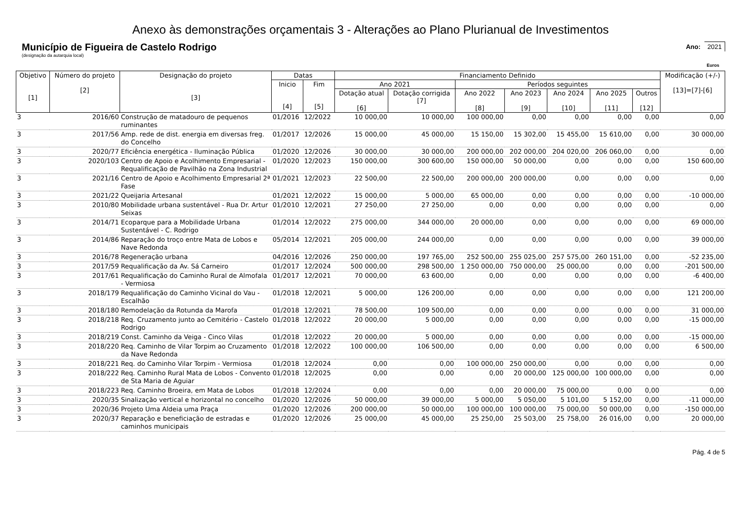Anexo às demonstrações orçamentais 3 - Alterações ao Plano Plurianual de Investimentos
Município de Figueira de Castelo Rodrigo
(designação da autarquia local)
Ano: 2021
Euros
| Objetivo [1] | Número do projeto [2] | Designação do projeto [3] | Datas | | Financiamento Definido | | | | | | | Modificação (+/-) [13]=[7]-[6] |
| --- | --- | --- | --- | --- | --- | --- | --- | --- | --- | --- | --- | --- |
| | | | Inicio [4] | Fim [5] | Ano 2021 | | Períodos seguintes | | | | | |
| | | | | | Dotação atual [6] | Dotação corrigida [7] | Ano 2022 [8] | Ano 2023 [9] | Ano 2024 [10] | Ano 2025 [11] | Outros [12] | |
| 3 | 2016/60 | Construção de matadouro de pequenos ruminantes | 01/2016 | 12/2022 | 10 000,00 | 10 000,00 | 100 000,00 | 0,00 | 0,00 | 0,00 | 0,00 | 0,00 |
| 3 | 2017/56 | Amp. rede de dist. energia em diversas freg. do Concelho | 01/2017 | 12/2026 | 15 000,00 | 45 000,00 | 15 150,00 | 15 302,00 | 15 455,00 | 15 610,00 | 0,00 | 30 000,00 |
| 3 | 2020/77 | Eficiência energética - Iluminação Pública | 01/2020 | 12/2026 | 30 000,00 | 30 000,00 | 200 000,00 | 202 000,00 | 204 020,00 | 206 060,00 | 0,00 | 0,00 |
| 3 | 2020/103 | Centro de Apoio e Acolhimento Empresarial - Requalificação de Pavilhão na Zona Industrial | 01/2020 | 12/2023 | 150 000,00 | 300 600,00 | 150 000,00 | 50 000,00 | 0,00 | 0,00 | 0,00 | 150 600,00 |
| 3 | 2021/16 | Centro de Apoio e Acolhimento Empresarial 2ª Fase | 01/2021 | 12/2023 | 22 500,00 | 22 500,00 | 200 000,00 | 200 000,00 | 0,00 | 0,00 | 0,00 | 0,00 |
| 3 | 2021/22 | Queijaria Artesanal | 01/2021 | 12/2022 | 15 000,00 | 5 000,00 | 65 000,00 | 0,00 | 0,00 | 0,00 | 0,00 | -10 000,00 |
| 3 | 2010/80 | Mobilidade urbana sustentável - Rua Dr. Artur Seixas | 01/2010 | 12/2021 | 27 250,00 | 27 250,00 | 0,00 | 0,00 | 0,00 | 0,00 | 0,00 | 0,00 |
| 3 | 2014/71 | Ecoparque para a Mobilidade Urbana Sustentável - C. Rodrigo | 01/2014 | 12/2022 | 275 000,00 | 344 000,00 | 20 000,00 | 0,00 | 0,00 | 0,00 | 0,00 | 69 000,00 |
| 3 | 2014/86 | Reparação do troço entre Mata de Lobos e Nave Redonda | 05/2014 | 12/2021 | 205 000,00 | 244 000,00 | 0,00 | 0,00 | 0,00 | 0,00 | 0,00 | 39 000,00 |
| 3 | 2016/78 | Regeneração urbana | 04/2016 | 12/2026 | 250 000,00 | 197 765,00 | 252 500,00 | 255 025,00 | 257 575,00 | 260 151,00 | 0,00 | -52 235,00 |
| 3 | 2017/59 | Requalificação da Av. Sá Carneiro | 01/2017 | 12/2024 | 500 000,00 | 298 500,00 | 1 250 000,00 | 750 000,00 | 25 000,00 | 0,00 | 0,00 | -201 500,00 |
| 3 | 2017/61 | Requalificação do Caminho Rural de Almofala - Vermiosa | 01/2017 | 12/2021 | 70 000,00 | 63 600,00 | 0,00 | 0,00 | 0,00 | 0,00 | 0,00 | -6 400,00 |
| 3 | 2018/179 | Requalificação do Caminho Vicinal do Vau - Escalhão | 01/2018 | 12/2021 | 5 000,00 | 126 200,00 | 0,00 | 0,00 | 0,00 | 0,00 | 0,00 | 121 200,00 |
| 3 | 2018/180 | Remodelação da Rotunda da Marofa | 01/2018 | 12/2021 | 78 500,00 | 109 500,00 | 0,00 | 0,00 | 0,00 | 0,00 | 0,00 | 31 000,00 |
| 3 | 2018/218 | Req. Cruzamento junto ao Cemitério - Castelo Rodrigo | 01/2018 | 12/2022 | 20 000,00 | 5 000,00 | 0,00 | 0,00 | 0,00 | 0,00 | 0,00 | -15 000,00 |
| 3 | 2018/219 | Const. Caminho da Veiga - Cinco Vilas | 01/2018 | 12/2022 | 20 000,00 | 5 000,00 | 0,00 | 0,00 | 0,00 | 0,00 | 0,00 | -15 000,00 |
| 3 | 2018/220 | Req. Caminho de Vilar Torpim ao Cruzamento da Nave Redonda | 01/2018 | 12/2022 | 100 000,00 | 106 500,00 | 0,00 | 0,00 | 0,00 | 0,00 | 0,00 | 6 500,00 |
| 3 | 2018/221 | Req. do Caminho Vilar Torpim - Vermiosa | 01/2018 | 12/2024 | 0,00 | 0,00 | 100 000,00 | 250 000,00 | 0,00 | 0,00 | 0,00 | 0,00 |
| 3 | 2018/222 | Req. Caminho Rural Mata de Lobos - Convento de Sta Maria de Aguiar | 01/2018 | 12/2025 | 0,00 | 0,00 | 0,00 | 20 000,00 | 125 000,00 | 100 000,00 | 0,00 | 0,00 |
| 3 | 2018/223 | Req. Caminho Broeira, em Mata de Lobos | 01/2018 | 12/2024 | 0,00 | 0,00 | 0,00 | 20 000,00 | 75 000,00 | 0,00 | 0,00 | 0,00 |
| 3 | 2020/35 | Sinalização vertical e horizontal no concelho | 01/2020 | 12/2026 | 50 000,00 | 39 000,00 | 5 000,00 | 5 050,00 | 5 101,00 | 5 152,00 | 0,00 | -11 000,00 |
| 3 | 2020/36 | Projeto Uma Aldeia uma Praça | 01/2020 | 12/2026 | 200 000,00 | 50 000,00 | 100 000,00 | 100 000,00 | 75 000,00 | 50 000,00 | 0,00 | -150 000,00 |
| 3 | 2020/37 | Reparação e beneficiação de estradas e caminhos municipais | 01/2020 | 12/2026 | 25 000,00 | 45 000,00 | 25 250,00 | 25 503,00 | 25 758,00 | 26 016,00 | 0,00 | 20 000,00 |
Pág. 4 de 5